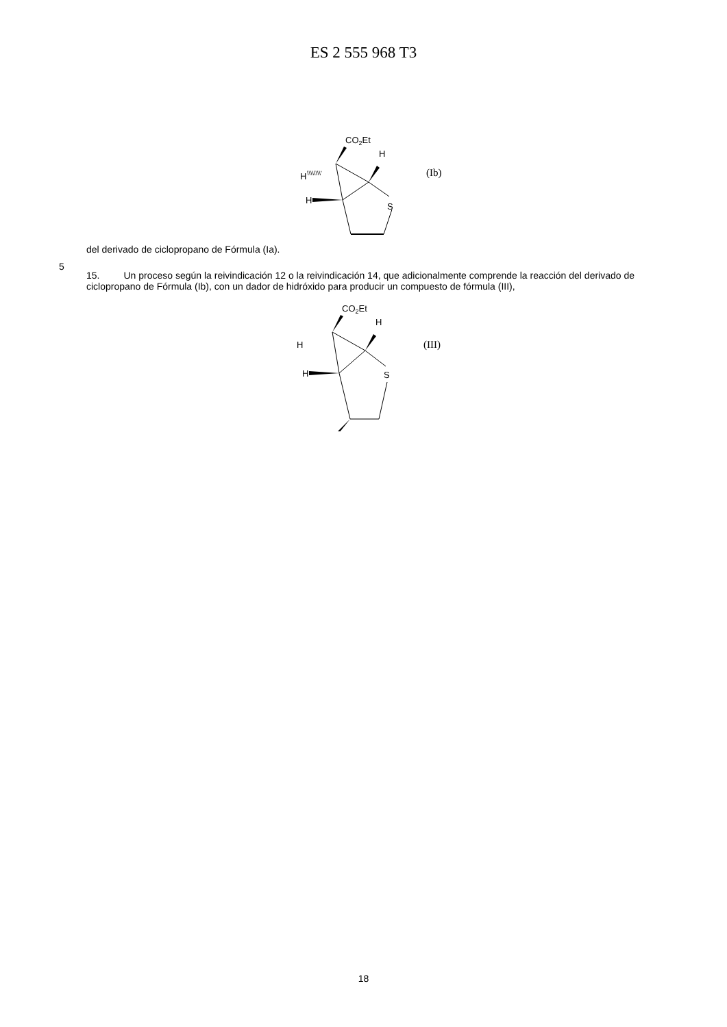ES 2 555 968 T3
CO2Et
H
H
\\\\\\\\'
S
H
(Ib)
del derivado de ciclopropano de Fórmula (Ia).
5
15. Un proceso según la reivindicación 12 o la reivindicación 14, que adicionalmente comprende la reacción del derivado de ciclopropano de Fórmula (Ib), con un dador de hidróxido para producir un compuesto de fórmula (III),
CO2Et
H
H
S
H
(III)
18